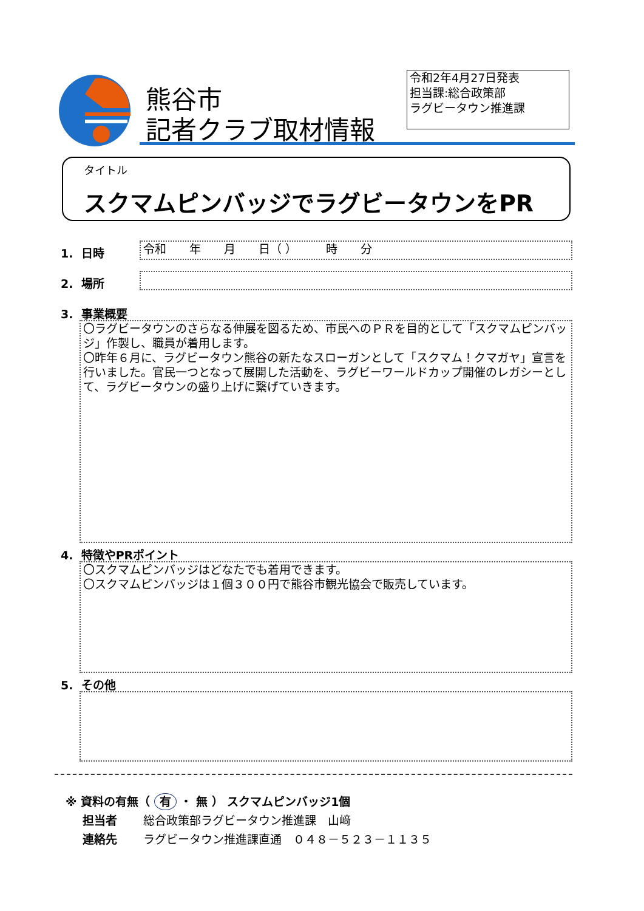熊谷市
記者クラブ取材情報
令和2年4月27日発表
担当課:総合政策部
ラグビータウン推進課
タイトル
スクマムピンバッジでラグビータウンをPR
1. 日時 令和　　年　　月　　日（ ）　　　時　　分
2. 場所
3. 事業概要
〇ラグビータウンのさらなる伸展を図るため、市民へのＰＲを目的として「スクマムピンバッジ」作製し、職員が着用します。
〇昨年６月に、ラグビータウン熊谷の新たなスローガンとして「スクマム！クマガヤ」宣言を行いました。官民一つとなって展開した活動を、ラグビーワールドカップ開催のレガシーとして、ラグビータウンの盛り上げに繋げていきます。
4. 特徴やPRポイント
〇スクマムピンバッジはどなたでも着用できます。
〇スクマムピンバッジは１個３００円で熊谷市観光協会で販売しています。
5. その他
※ 資料の有無（ 有 ・ 無 ） スクマムピンバッジ1個
担当者 総合政策部ラグビータウン推進課　山﨑
連絡先 ラグビータウン推進課直通　０４８－５２３－１１３５